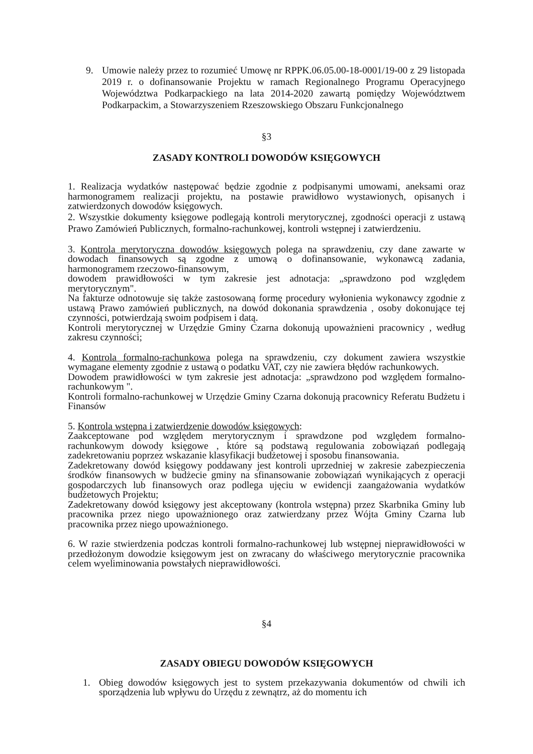9. Umowie należy przez to rozumieć Umowę nr RPPK.06.05.00-18-0001/19-00 z 29 listopada 2019 r. o dofinansowanie Projektu w ramach Regionalnego Programu Operacyjnego Województwa Podkarpackiego na lata 2014-2020 zawartą pomiędzy Województwem Podkarpackim, a Stowarzyszeniem Rzeszowskiego Obszaru Funkcjonalnego
§3
ZASADY KONTROLI DOWODÓW KSIĘGOWYCH
1. Realizacja wydatków następować będzie zgodnie z podpisanymi umowami, aneksami oraz harmonogramem realizacji projektu, na postawie prawidłowo wystawionych, opisanych i zatwierdzonych dowodów księgowych.
2. Wszystkie dokumenty księgowe podlegają kontroli merytorycznej, zgodności operacji z ustawą Prawo Zamówień Publicznych, formalno-rachunkowej, kontroli wstępnej i zatwierdzeniu.
3. Kontrola merytoryczna dowodów księgowych polega na sprawdzeniu, czy dane zawarte w dowodach finansowych są zgodne z umową o dofinansowanie, wykonawcą zadania, harmonogramem rzeczowo-finansowym,
dowodem prawidłowości w tym zakresie jest adnotacja: „sprawdzono pod względem merytorycznym".
Na fakturze odnotowuje się także zastosowaną formę procedury wyłonienia wykonawcy zgodnie z ustawą Prawo zamówień publicznych, na dowód dokonania sprawdzenia , osoby dokonujące tej czynności, potwierdzają swoim podpisem i datą.
Kontroli merytorycznej w Urzędzie Gminy Czarna dokonują upoważnieni pracownicy , według zakresu czynności;
4. Kontrola formalno-rachunkowa polega na sprawdzeniu, czy dokument zawiera wszystkie wymagane elementy zgodnie z ustawą o podatku VAT, czy nie zawiera błędów rachunkowych.
Dowodem prawidłowości w tym zakresie jest adnotacja: „sprawdzono pod względem formalno-rachunkowym ".
Kontroli formalno-rachunkowej w Urzędzie Gminy Czarna dokonują pracownicy Referatu Budżetu i Finansów
5. Kontrola wstępna i zatwierdzenie dowodów księgowych:
Zaakceptowane pod względem merytorycznym i sprawdzone pod względem formalno-rachunkowym dowody księgowe , które są podstawą regulowania zobowiązań podlegają zadekretowaniu poprzez wskazanie klasyfikacji budżetowej i sposobu finansowania.
Zadekretowany dowód księgowy poddawany jest kontroli uprzedniej w zakresie zabezpieczenia środków finansowych w budżecie gminy na sfinansowanie zobowiązań wynikających z operacji gospodarczych lub finansowych oraz podlega ujęciu w ewidencji zaangażowania wydatków budżetowych Projektu;
Zadekretowany dowód księgowy jest akceptowany (kontrola wstępna) przez Skarbnika Gminy lub pracownika przez niego upoważnionego oraz zatwierdzany przez Wójta Gminy Czarna lub pracownika przez niego upoważnionego.
6. W razie stwierdzenia podczas kontroli formalno-rachunkowej lub wstępnej nieprawidłowości w przedłożonym dowodzie księgowym jest on zwracany do właściwego merytorycznie pracownika celem wyeliminowania powstałych nieprawidłowości.
§4
ZASADY OBIEGU DOWODÓW KSIĘGOWYCH
1. Obieg dowodów księgowych jest to system przekazywania dokumentów od chwili ich sporządzenia lub wpływu do Urzędu z zewnątrz, aż do momentu ich